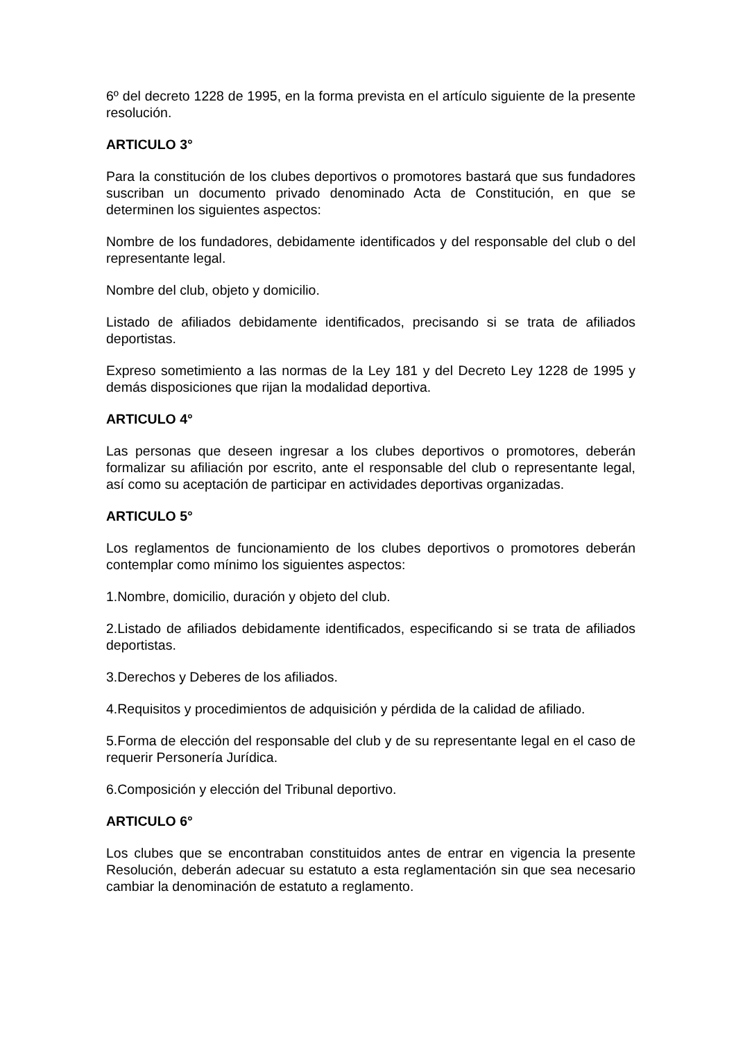6º del decreto 1228 de 1995, en la forma prevista en el artículo siguiente de la presente resolución.
ARTICULO 3°
Para la constitución de los clubes deportivos o promotores bastará que sus fundadores suscriban un documento privado denominado Acta de Constitución, en que se determinen los siguientes aspectos:
Nombre de los fundadores, debidamente identificados y del responsable del club o del representante legal.
Nombre del club, objeto y domicilio.
Listado de afiliados debidamente identificados, precisando si se trata de afiliados deportistas.
Expreso sometimiento a las normas de la Ley 181 y del Decreto Ley 1228 de 1995 y demás disposiciones que rijan la modalidad deportiva.
ARTICULO 4°
Las personas que deseen ingresar a los clubes deportivos o promotores, deberán formalizar su afiliación por escrito, ante el responsable del club o representante legal, así como su aceptación de participar en actividades deportivas organizadas.
ARTICULO 5°
Los reglamentos de funcionamiento de los clubes deportivos o promotores deberán contemplar como mínimo los siguientes aspectos:
1.Nombre, domicilio, duración y objeto del club.
2.Listado de afiliados debidamente identificados, especificando si se trata de afiliados deportistas.
3.Derechos y Deberes de los afiliados.
4.Requisitos y procedimientos de adquisición y pérdida de la calidad de afiliado.
5.Forma de elección del responsable del club y de su representante legal en el caso de requerir Personería Jurídica.
6.Composición y elección del Tribunal deportivo.
ARTICULO 6°
Los clubes que se encontraban constituidos antes de entrar en vigencia la presente Resolución, deberán adecuar su estatuto a esta reglamentación sin que sea necesario cambiar la denominación de estatuto a reglamento.